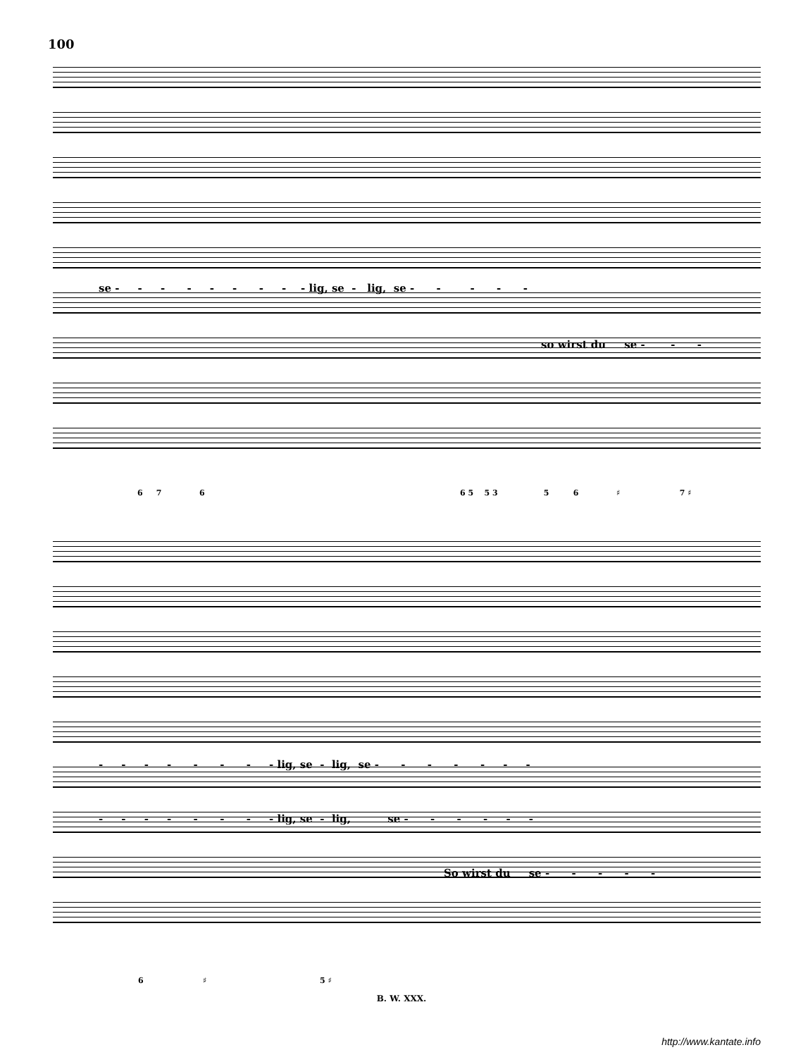100
se - - - - - - - - - lig, se - lig, se - - - - -
so wirst du se - - -
6 7 6
6 5 5 3 5 6 ♯ 7 ♯
- - - - - - - - lig, se - lig, se - - - - - - -
- - - - - - - - lig, se - lig, se - - - - - -
So wirst du se - - - - -
6 ♯ 5 ♯
B. W. XXX.
http://www.kantate.info